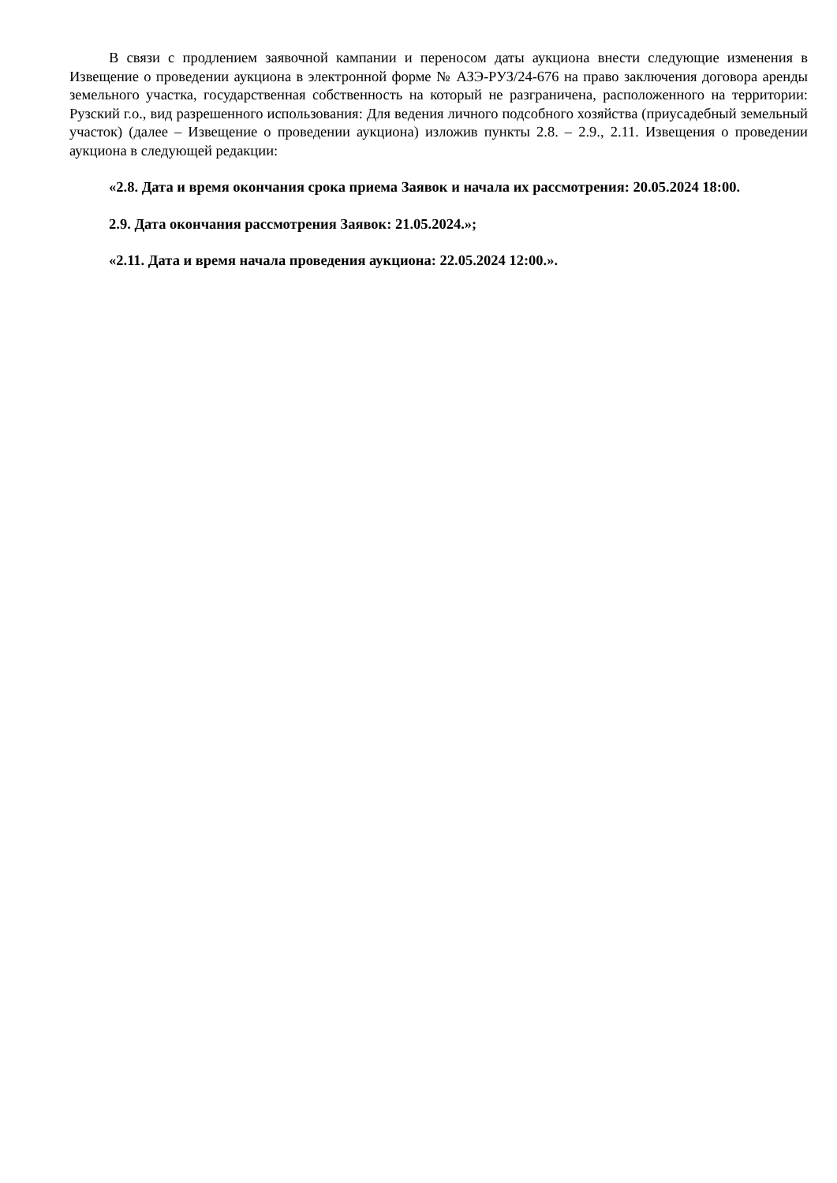В связи с продлением заявочной кампании и переносом даты аукциона внести следующие изменения в Извещение о проведении аукциона в электронной форме № АЗЭ-РУЗ/24-676 на право заключения договора аренды земельного участка, государственная собственность на который не разграничена, расположенного на территории: Рузский г.о., вид разрешенного использования: Для ведения личного подсобного хозяйства (приусадебный земельный участок) (далее – Извещение о проведении аукциона) изложив пункты 2.8. – 2.9., 2.11. Извещения о проведении аукциона в следующей редакции:
«2.8. Дата и время окончания срока приема Заявок и начала их рассмотрения: 20.05.2024 18:00.
2.9. Дата окончания рассмотрения Заявок: 21.05.2024.»;
«2.11. Дата и время начала проведения аукциона: 22.05.2024 12:00.».